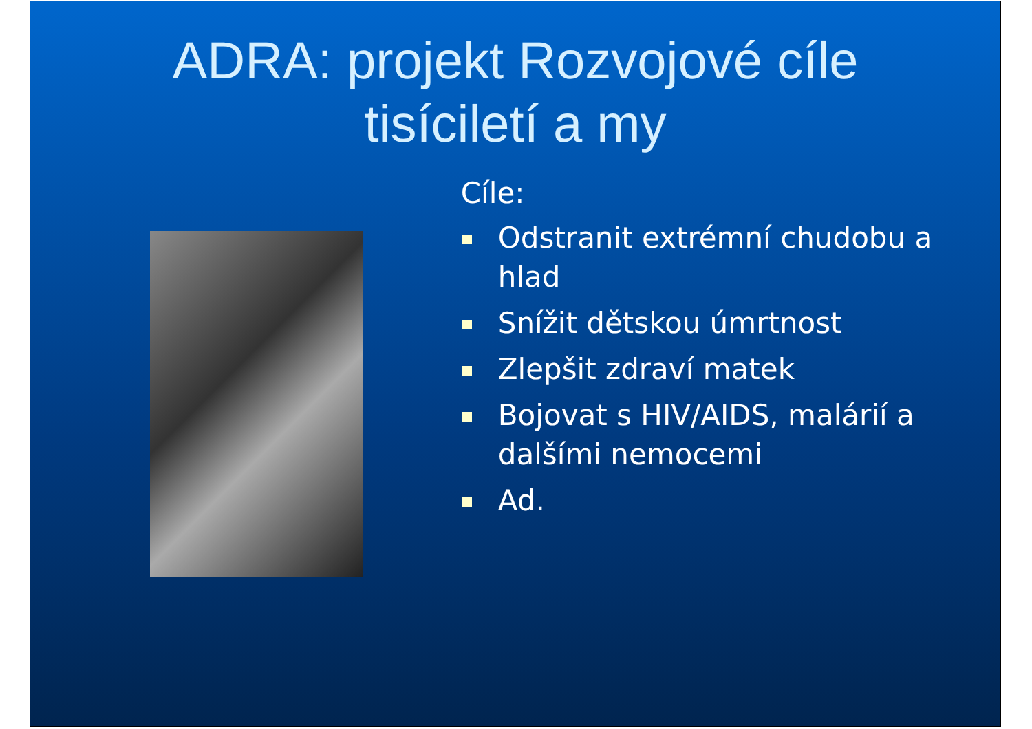ADRA: projekt Rozvojové cíle
tisíciletí a my
Cíle:
Odstranit extrémní chudobu a hlad
Snížit dětskou úmrtnost
Zlepšit zdraví matek
Bojovat s HIV/AIDS, malárií a dalšími nemocemi
Ad.